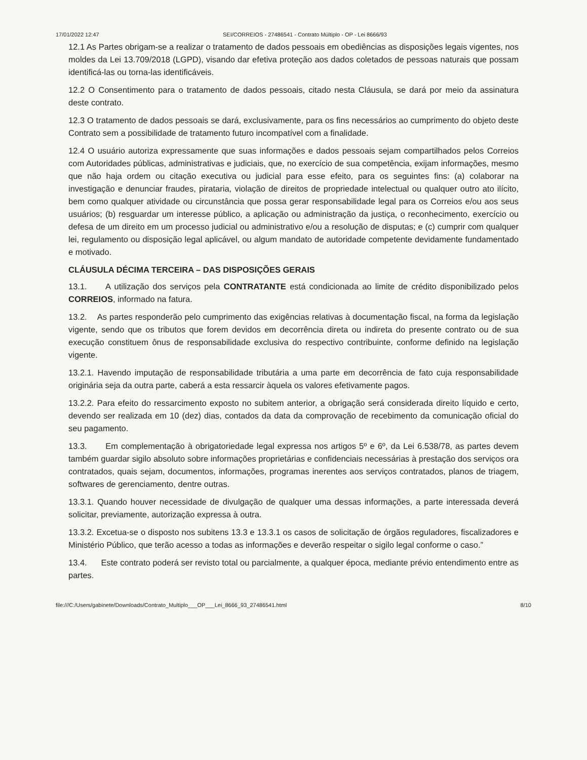17/01/2022 12:47 SEI/CORREIOS - 27486541 - Contrato Múltiplo - OP - Lei 8666/93
12.1 As Partes obrigam-se a realizar o tratamento de dados pessoais em obediências as disposições legais vigentes, nos moldes da Lei 13.709/2018 (LGPD), visando dar efetiva proteção aos dados coletados de pessoas naturais que possam identificá-las ou torna-las identificáveis.
12.2 O Consentimento para o tratamento de dados pessoais, citado nesta Cláusula, se dará por meio da assinatura deste contrato.
12.3 O tratamento de dados pessoais se dará, exclusivamente, para os fins necessários ao cumprimento do objeto deste Contrato sem a possibilidade de tratamento futuro incompatível com a finalidade.
12.4 O usuário autoriza expressamente que suas informações e dados pessoais sejam compartilhados pelos Correios com Autoridades públicas, administrativas e judiciais, que, no exercício de sua competência, exijam informações, mesmo que não haja ordem ou citação executiva ou judicial para esse efeito, para os seguintes fins: (a) colaborar na investigação e denunciar fraudes, pirataria, violação de direitos de propriedade intelectual ou qualquer outro ato ilícito, bem como qualquer atividade ou circunstância que possa gerar responsabilidade legal para os Correios e/ou aos seus usuários; (b) resguardar um interesse público, a aplicação ou administração da justiça, o reconhecimento, exercício ou defesa de um direito em um processo judicial ou administrativo e/ou a resolução de disputas; e (c) cumprir com qualquer lei, regulamento ou disposição legal aplicável, ou algum mandato de autoridade competente devidamente fundamentado e motivado.
CLÁUSULA DÉCIMA TERCEIRA – DAS DISPOSIÇÕES GERAIS
13.1. A utilização dos serviços pela CONTRATANTE está condicionada ao limite de crédito disponibilizado pelos CORREIOS, informado na fatura.
13.2. As partes responderão pelo cumprimento das exigências relativas à documentação fiscal, na forma da legislação vigente, sendo que os tributos que forem devidos em decorrência direta ou indireta do presente contrato ou de sua execução constituem ônus de responsabilidade exclusiva do respectivo contribuinte, conforme definido na legislação vigente.
13.2.1. Havendo imputação de responsabilidade tributária a uma parte em decorrência de fato cuja responsabilidade originária seja da outra parte, caberá a esta ressarcir àquela os valores efetivamente pagos.
13.2.2. Para efeito do ressarcimento exposto no subitem anterior, a obrigação será considerada direito líquido e certo, devendo ser realizada em 10 (dez) dias, contados da data da comprovação de recebimento da comunicação oficial do seu pagamento.
13.3. Em complementação à obrigatoriedade legal expressa nos artigos 5º e 6º, da Lei 6.538/78, as partes devem também guardar sigilo absoluto sobre informações proprietárias e confidenciais necessárias à prestação dos serviços ora contratados, quais sejam, documentos, informações, programas inerentes aos serviços contratados, planos de triagem, softwares de gerenciamento, dentre outras.
13.3.1. Quando houver necessidade de divulgação de qualquer uma dessas informações, a parte interessada deverá solicitar, previamente, autorização expressa à outra.
13.3.2. Excetua-se o disposto nos subitens 13.3 e 13.3.1 os casos de solicitação de órgãos reguladores, fiscalizadores e Ministério Público, que terão acesso a todas as informações e deverão respeitar o sigilo legal conforme o caso.”
13.4. Este contrato poderá ser revisto total ou parcialmente, a qualquer época, mediante prévio entendimento entre as partes.
file:///C:/Users/gabinete/Downloads/Contrato_Multiplo___OP___Lei_8666_93_27486541.html 8/10